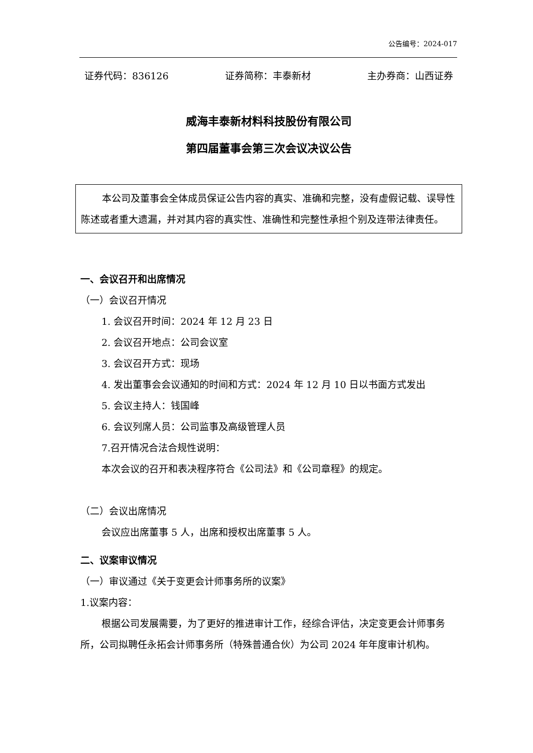公告编号：2024-017
证券代码：836126 证券简称：丰泰新材 主办券商：山西证券
威海丰泰新材料科技股份有限公司
第四届董事会第三次会议决议公告
本公司及董事会全体成员保证公告内容的真实、准确和完整，没有虚假记载、误导性陈述或者重大遗漏，并对其内容的真实性、准确性和完整性承担个别及连带法律责任。
一、会议召开和出席情况
（一）会议召开情况
1. 会议召开时间：2024 年 12 月 23 日
2. 会议召开地点：公司会议室
3. 会议召开方式：现场
4. 发出董事会会议通知的时间和方式：2024 年 12 月 10 日以书面方式发出
5. 会议主持人：钱国峰
6. 会议列席人员：公司监事及高级管理人员
7.召开情况合法合规性说明：
本次会议的召开和表决程序符合《公司法》和《公司章程》的规定。
（二）会议出席情况
会议应出席董事 5 人，出席和授权出席董事 5 人。
二、议案审议情况
（一）审议通过《关于变更会计师事务所的议案》
1.议案内容：
根据公司发展需要，为了更好的推进审计工作，经综合评估，决定变更会计师事务所，公司拟聘任永拓会计师事务所（特殊普通合伙）为公司 2024 年年度审计机构。